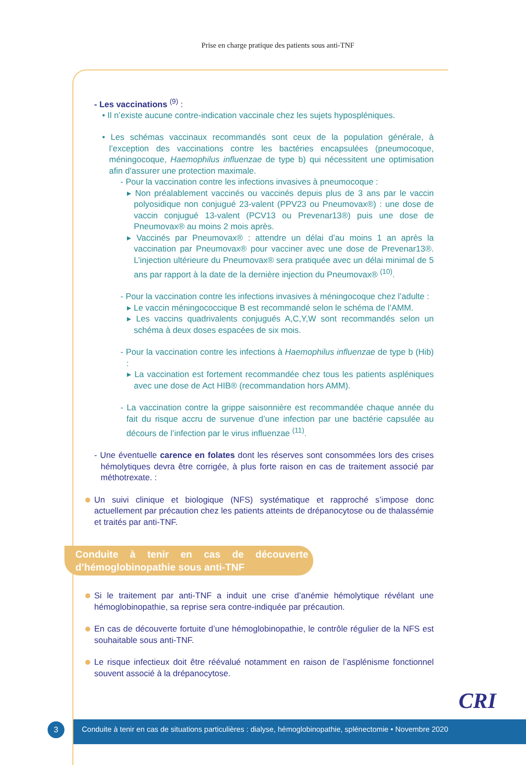Prise en charge pratique des patients sous anti-TNF
- Les vaccinations <sup>(9)</sup> :
• Il n’existe aucune contre-indication vaccinale chez les sujets hypospléniques.
• Les schémas vaccinaux recommandés sont ceux de la population générale, à l’exception des vaccinations contre les bactéries encapsulées (pneumocoque, méningocoque, Haemophilus influenzae de type b) qui nécessitent une optimisation afin d’assurer une protection maximale.
- Pour la vaccination contre les infections invasives à pneumocoque :
▸ Non préalablement vaccinés ou vaccinés depuis plus de 3 ans par le vaccin polyosidique non conjugué 23-valent (PPV23 ou Pneumovax®) : une dose de vaccin conjugué 13-valent (PCV13 ou Prevenar13®) puis une dose de Pneumovax® au moins 2 mois après.
▸ Vaccinés par Pneumovax® : attendre un délai d’au moins 1 an après la vaccination par Pneumovax® pour vacciner avec une dose de Prevenar13®. L’injection ultérieure du Pneumovax® sera pratiquée avec un délai minimal de 5 ans par rapport à la date de la dernière injection du Pneumovax® <sup>(10)</sup>.
- Pour la vaccination contre les infections invasives à méningocoque chez l’adulte :
▸ Le vaccin méningococcique B est recommandé selon le schéma de l’AMM.
▸ Les vaccins quadrivalents conjugués A,C,Y,W sont recommandés selon un schéma à deux doses espacées de six mois.
- Pour la vaccination contre les infections à Haemophilus influenzae de type b (Hib) :
▸ La vaccination est fortement recommandée chez tous les patients aspléniques avec une dose de Act HIB® (recommandation hors AMM).
- La vaccination contre la grippe saisonnière est recommandée chaque année du fait du risque accru de survenue d’une infection par une bactérie capsulée au décours de l’infection par le virus influenzae <sup>(11)</sup>.
- Une éventuelle carence en folates dont les réserves sont consommées lors des crises hémolytiques devra être corrigée, à plus forte raison en cas de traitement associé par méthotrexate. :
Un suivi clinique et biologique (NFS) systématique et rapproché s’impose donc actuellement par précaution chez les patients atteints de drépanocytose ou de thalassémie et traités par anti-TNF.
Conduite à tenir en cas de découverte d’hémoglobinopathie sous anti-TNF
Si le traitement par anti-TNF a induit une crise d’anémie hémolytique révélant une hémoglobinopathie, sa reprise sera contre-indiquée par précaution.
En cas de découverte fortuite d’une hémoglobinopathie, le contrôle régulier de la NFS est souhaitable sous anti-TNF.
Le risque infectieux doit être réévalué notamment en raison de l’asplénisme fonctionnel souvent associé à la drépanocytose.
CRI
3
Conduite à tenir en cas de situations particulières : dialyse, hémoglobinopathie, splénectomie • Novembre 2020